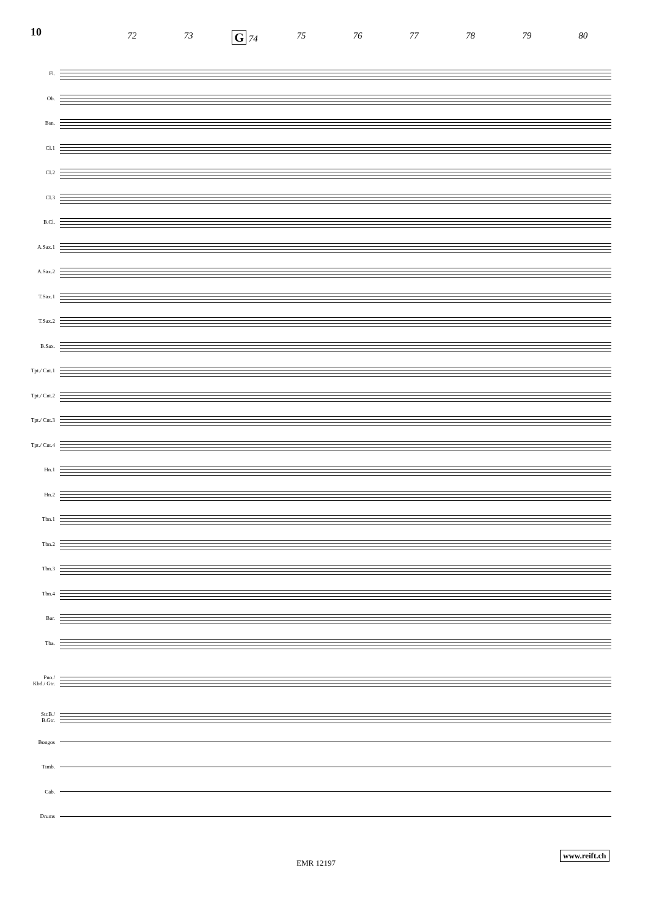10 72 73 G 74 75 76 77 78 79 80
Fl.
Ob.
Bsn.
Cl.1
Cl.2
Cl.3
B.Cl.
A.Sax.1
A.Sax.2
T.Sax.1
T.Sax.2
B.Sax.
Tpt./ Cnt.1
Tpt./ Cnt.2
Tpt./ Cnt.3
Tpt./ Cnt.4
Hn.1
Hn.2
Tbn.1
Tbn.2
Tbn.3
Tbn.4
Bar.
Tba.
Pno./ Kbd./ Gtr.
Str.B./ B.Gtr.
Bongos
Timb.
Cab.
Drums
EMR 12197
www.reift.ch